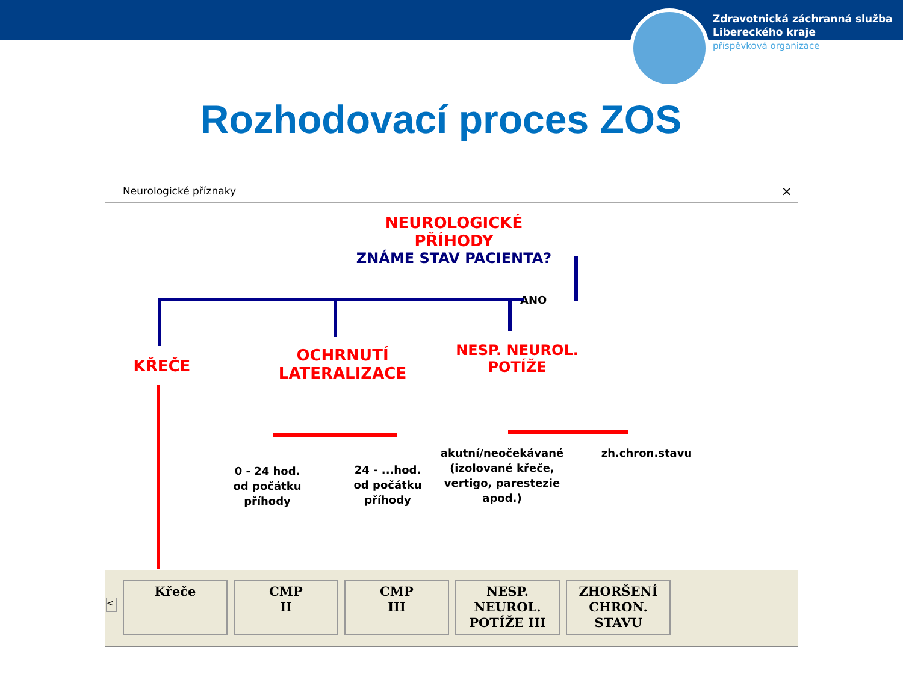Zdravotnická záchranná služba
Libereckého kraje
příspěvková organizace
Rozhodovací proces ZOS
Neurologické příznaky ×
NEUROLOGICKÉ PŘÍHODY
ZNÁME STAV PACIENTA?
ANO
KŘEČE
OCHRNUTÍ LATERALIZACE
NESP. NEUROL. POTÍŽE
0 - 24 hod.
od počátku
příhody
24 - ...hod.
od počátku
příhody
akutní/neočekávané
(izolované křeče,
vertigo, parestezie
apod.)
zh.chron.stavu
<
Křeče
CMP
II
CMP
III
NESP.
NEUROL.
POTÍŽE III
ZHORŠENÍ
CHRON.
STAVU